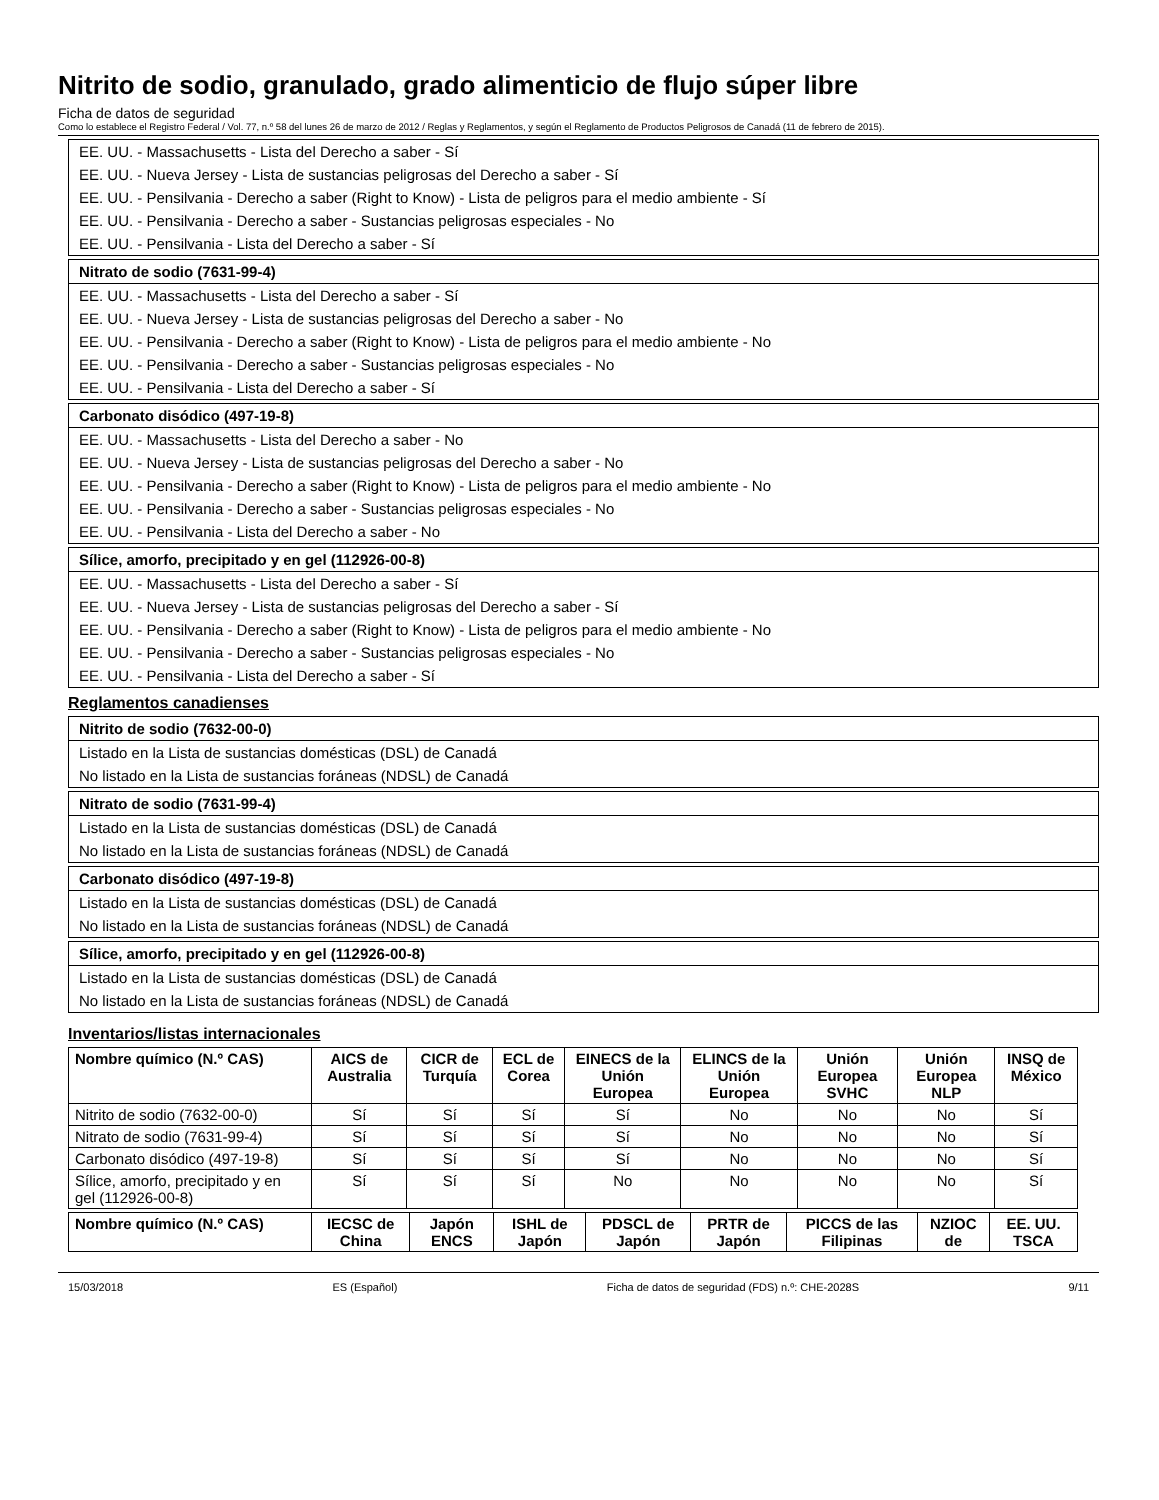Nitrito de sodio, granulado, grado alimenticio de flujo súper libre
Ficha de datos de seguridad
Como lo establece el Registro Federal / Vol. 77, n.º 58 del lunes 26 de marzo de 2012 / Reglas y Reglamentos, y según el Reglamento de Productos Peligrosos de Canadá (11 de febrero de 2015).
EE. UU. - Massachusetts - Lista del Derecho a saber - Sí
EE. UU. - Nueva Jersey - Lista de sustancias peligrosas del Derecho a saber - Sí
EE. UU. - Pensilvania - Derecho a saber (Right to Know) - Lista de peligros para el medio ambiente - Sí
EE. UU. - Pensilvania - Derecho a saber - Sustancias peligrosas especiales - No
EE. UU. - Pensilvania - Lista del Derecho a saber - Sí
Nitrato de sodio (7631-99-4)
EE. UU. - Massachusetts - Lista del Derecho a saber - Sí
EE. UU. - Nueva Jersey - Lista de sustancias peligrosas del Derecho a saber - No
EE. UU. - Pensilvania - Derecho a saber (Right to Know) - Lista de peligros para el medio ambiente - No
EE. UU. - Pensilvania - Derecho a saber - Sustancias peligrosas especiales - No
EE. UU. - Pensilvania - Lista del Derecho a saber - Sí
Carbonato disódico (497-19-8)
EE. UU. - Massachusetts - Lista del Derecho a saber - No
EE. UU. - Nueva Jersey - Lista de sustancias peligrosas del Derecho a saber - No
EE. UU. - Pensilvania - Derecho a saber (Right to Know) - Lista de peligros para el medio ambiente - No
EE. UU. - Pensilvania - Derecho a saber - Sustancias peligrosas especiales - No
EE. UU. - Pensilvania - Lista del Derecho a saber - No
Sílice, amorfo, precipitado y en gel (112926-00-8)
EE. UU. - Massachusetts - Lista del Derecho a saber - Sí
EE. UU. - Nueva Jersey - Lista de sustancias peligrosas del Derecho a saber - Sí
EE. UU. - Pensilvania - Derecho a saber (Right to Know) - Lista de peligros para el medio ambiente - No
EE. UU. - Pensilvania - Derecho a saber - Sustancias peligrosas especiales - No
EE. UU. - Pensilvania - Lista del Derecho a saber - Sí
Reglamentos canadienses
Nitrito de sodio (7632-00-0)
Listado en la Lista de sustancias domésticas (DSL) de Canadá
No listado en la Lista de sustancias foráneas (NDSL) de Canadá
Nitrato de sodio (7631-99-4)
Listado en la Lista de sustancias domésticas (DSL) de Canadá
No listado en la Lista de sustancias foráneas (NDSL) de Canadá
Carbonato disódico (497-19-8)
Listado en la Lista de sustancias domésticas (DSL) de Canadá
No listado en la Lista de sustancias foráneas (NDSL) de Canadá
Sílice, amorfo, precipitado y en gel (112926-00-8)
Listado en la Lista de sustancias domésticas (DSL) de Canadá
No listado en la Lista de sustancias foráneas (NDSL) de Canadá
Inventarios/listas internacionales
| Nombre químico (N.º CAS) | AICS de Australia | CICR de Turquía | ECL de Corea | EINECS de la Unión Europea | ELINCS de la Unión Europea | Unión Europea SVHC | Unión Europea NLP | INSQ de México |
| --- | --- | --- | --- | --- | --- | --- | --- | --- |
| Nitrito de sodio (7632-00-0) | Sí | Sí | Sí | Sí | No | No | No | Sí |
| Nitrato de sodio (7631-99-4) | Sí | Sí | Sí | Sí | No | No | No | Sí |
| Carbonato disódico (497-19-8) | Sí | Sí | Sí | Sí | No | No | No | Sí |
| Sílice, amorfo, precipitado y en gel (112926-00-8) | Sí | Sí | Sí | No | No | No | No | Sí |
| Nombre químico (N.º CAS) | IECSC de China | Japón ENCS | ISHL de Japón | PDSCL de Japón | PRTR de Japón | PICCS de las Filipinas | NZIOC de | EE. UU. TSCA |
| --- | --- | --- | --- | --- | --- | --- | --- | --- |
15/03/2018 ES (Español) Ficha de datos de seguridad (FDS) n.º: CHE-2028S 9/11